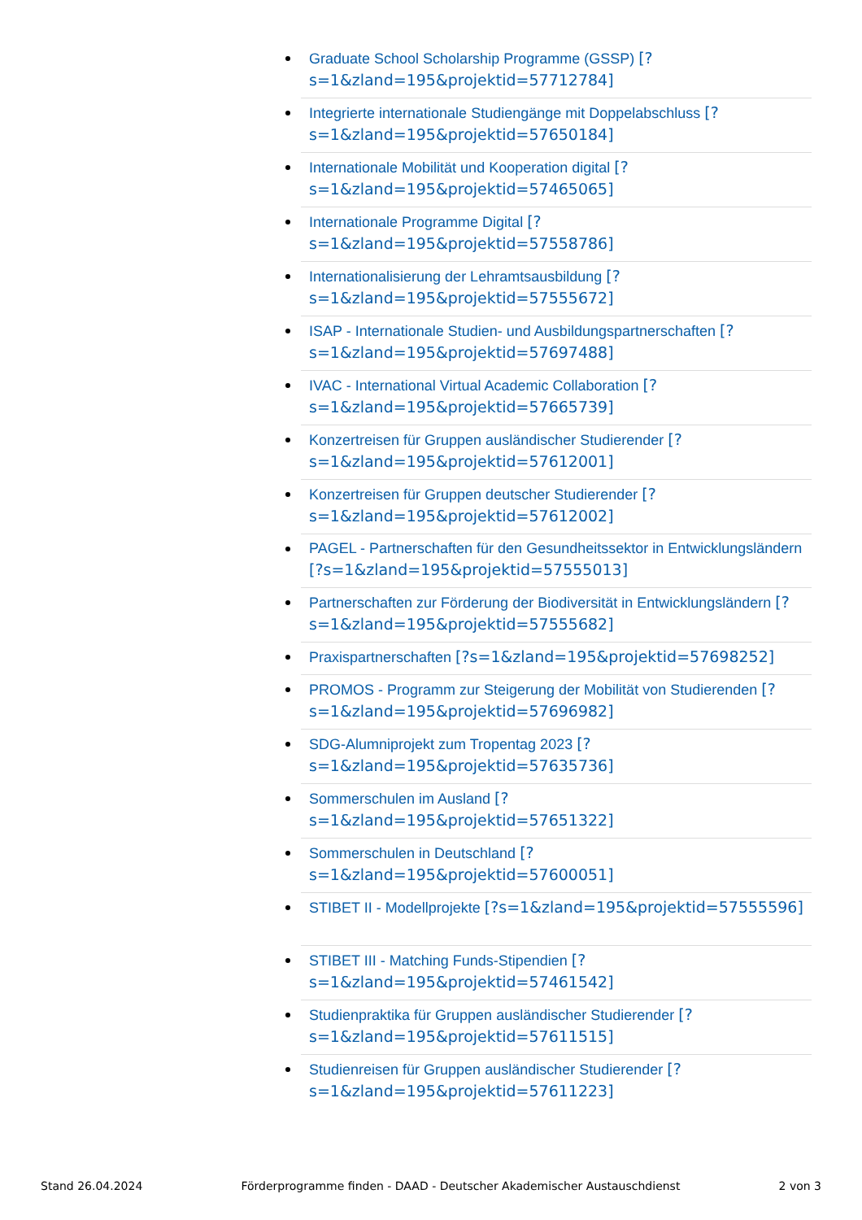Graduate School Scholarship Programme (GSSP) [?s=1&zland=195&projektid=57712784]
Integrierte internationale Studiengänge mit Doppelabschluss [?s=1&zland=195&projektid=57650184]
Internationale Mobilität und Kooperation digital [?s=1&zland=195&projektid=57465065]
Internationale Programme Digital [?s=1&zland=195&projektid=57558786]
Internationalisierung der Lehramtsausbildung [?s=1&zland=195&projektid=57555672]
ISAP - Internationale Studien- und Ausbildungspartnerschaften [?s=1&zland=195&projektid=57697488]
IVAC - International Virtual Academic Collaboration [?s=1&zland=195&projektid=57665739]
Konzertreisen für Gruppen ausländischer Studierender [?s=1&zland=195&projektid=57612001]
Konzertreisen für Gruppen deutscher Studierender [?s=1&zland=195&projektid=57612002]
PAGEL - Partnerschaften für den Gesundheitssektor in Entwicklungsländern [?s=1&zland=195&projektid=57555013]
Partnerschaften zur Förderung der Biodiversität in Entwicklungsländern [?s=1&zland=195&projektid=57555682]
Praxispartnerschaften [?s=1&zland=195&projektid=57698252]
PROMOS - Programm zur Steigerung der Mobilität von Studierenden [?s=1&zland=195&projektid=57696982]
SDG-Alumniprojekt zum Tropentag 2023 [?s=1&zland=195&projektid=57635736]
Sommerschulen im Ausland [?s=1&zland=195&projektid=57651322]
Sommerschulen in Deutschland [?s=1&zland=195&projektid=57600051]
STIBET II - Modellprojekte [?s=1&zland=195&projektid=57555596]
STIBET III - Matching Funds-Stipendien [?s=1&zland=195&projektid=57461542]
Studienpraktika für Gruppen ausländischer Studierender [?s=1&zland=195&projektid=57611515]
Studienreisen für Gruppen ausländischer Studierender [?s=1&zland=195&projektid=57611223]
Stand 26.04.2024 Förderprogramme finden - DAAD - Deutscher Akademischer Austauschdienst 2 von 3